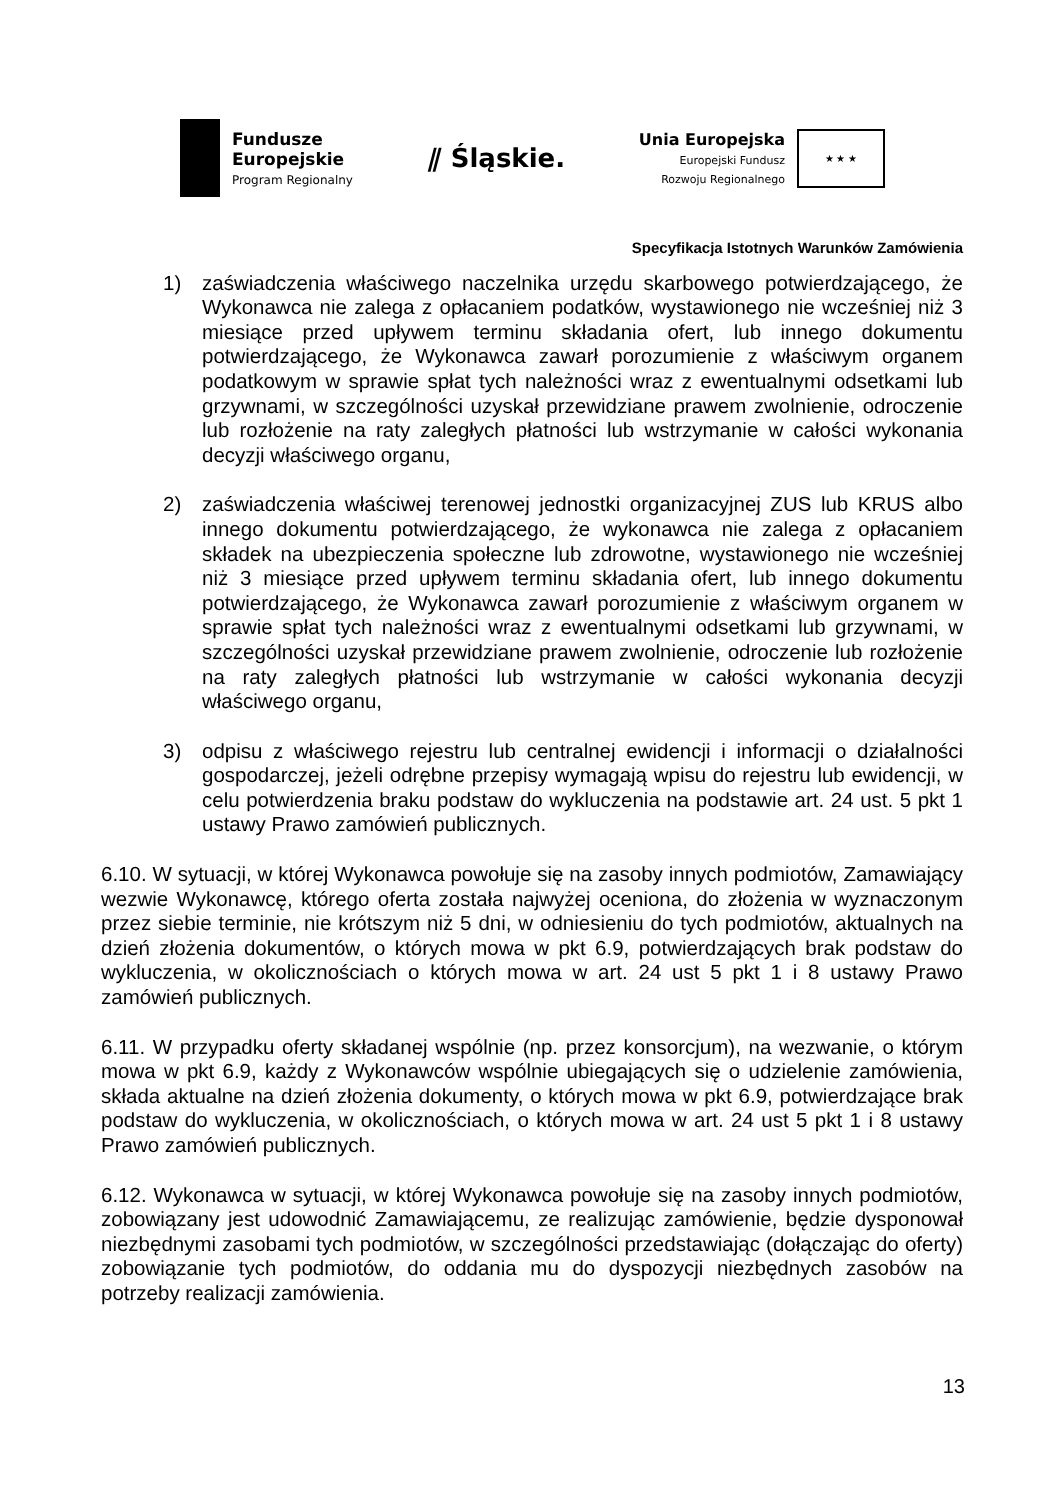Fundusze
Europejskie
Program Regionalny
⫽ Śląskie.
Unia Europejska
Europejski Fundusz
Rozwoju Regionalnego
★ ★ ★
Specyfikacja Istotnych Warunków Zamówienia
1) zaświadczenia właściwego naczelnika urzędu skarbowego potwierdzającego, że Wykonawca nie zalega z opłacaniem podatków, wystawionego nie wcześniej niż 3 miesiące przed upływem terminu składania ofert, lub innego dokumentu potwierdzającego, że Wykonawca zawarł porozumienie z właściwym organem podatkowym w sprawie spłat tych należności wraz z ewentualnymi odsetkami lub grzywnami, w szczególności uzyskał przewidziane prawem zwolnienie, odroczenie lub rozłożenie na raty zaległych płatności lub wstrzymanie w całości wykonania decyzji właściwego organu,
2) zaświadczenia właściwej terenowej jednostki organizacyjnej ZUS lub KRUS albo innego dokumentu potwierdzającego, że wykonawca nie zalega z opłacaniem składek na ubezpieczenia społeczne lub zdrowotne, wystawionego nie wcześniej niż 3 miesiące przed upływem terminu składania ofert, lub innego dokumentu potwierdzającego, że Wykonawca zawarł porozumienie z właściwym organem w sprawie spłat tych należności wraz z ewentualnymi odsetkami lub grzywnami, w szczególności uzyskał przewidziane prawem zwolnienie, odroczenie lub rozłożenie na raty zaległych płatności lub wstrzymanie w całości wykonania decyzji właściwego organu,
3) odpisu z właściwego rejestru lub centralnej ewidencji i informacji o działalności gospodarczej, jeżeli odrębne przepisy wymagają wpisu do rejestru lub ewidencji, w celu potwierdzenia braku podstaw do wykluczenia na podstawie art. 24 ust. 5 pkt 1 ustawy Prawo zamówień publicznych.
6.10. W sytuacji, w której Wykonawca powołuje się na zasoby innych podmiotów, Zamawiający wezwie Wykonawcę, którego oferta została najwyżej oceniona, do złożenia w wyznaczonym przez siebie terminie, nie krótszym niż 5 dni, w odniesieniu do tych podmiotów, aktualnych na dzień złożenia dokumentów, o których mowa w pkt 6.9, potwierdzających brak podstaw do wykluczenia, w okolicznościach o których mowa w art. 24 ust 5 pkt 1 i 8 ustawy Prawo zamówień publicznych.
6.11. W przypadku oferty składanej wspólnie (np. przez konsorcjum), na wezwanie, o którym mowa w pkt 6.9, każdy z Wykonawców wspólnie ubiegających się o udzielenie zamówienia, składa aktualne na dzień złożenia dokumenty, o których mowa w pkt 6.9, potwierdzające brak podstaw do wykluczenia, w okolicznościach, o których mowa w art. 24 ust 5 pkt 1 i 8 ustawy Prawo zamówień publicznych.
6.12. Wykonawca w sytuacji, w której Wykonawca powołuje się na zasoby innych podmiotów, zobowiązany jest udowodnić Zamawiającemu, ze realizując zamówienie, będzie dysponował niezbędnymi zasobami tych podmiotów, w szczególności przedstawiając (dołączając do oferty) zobowiązanie tych podmiotów, do oddania mu do dyspozycji niezbędnych zasobów na potrzeby realizacji zamówienia.
13